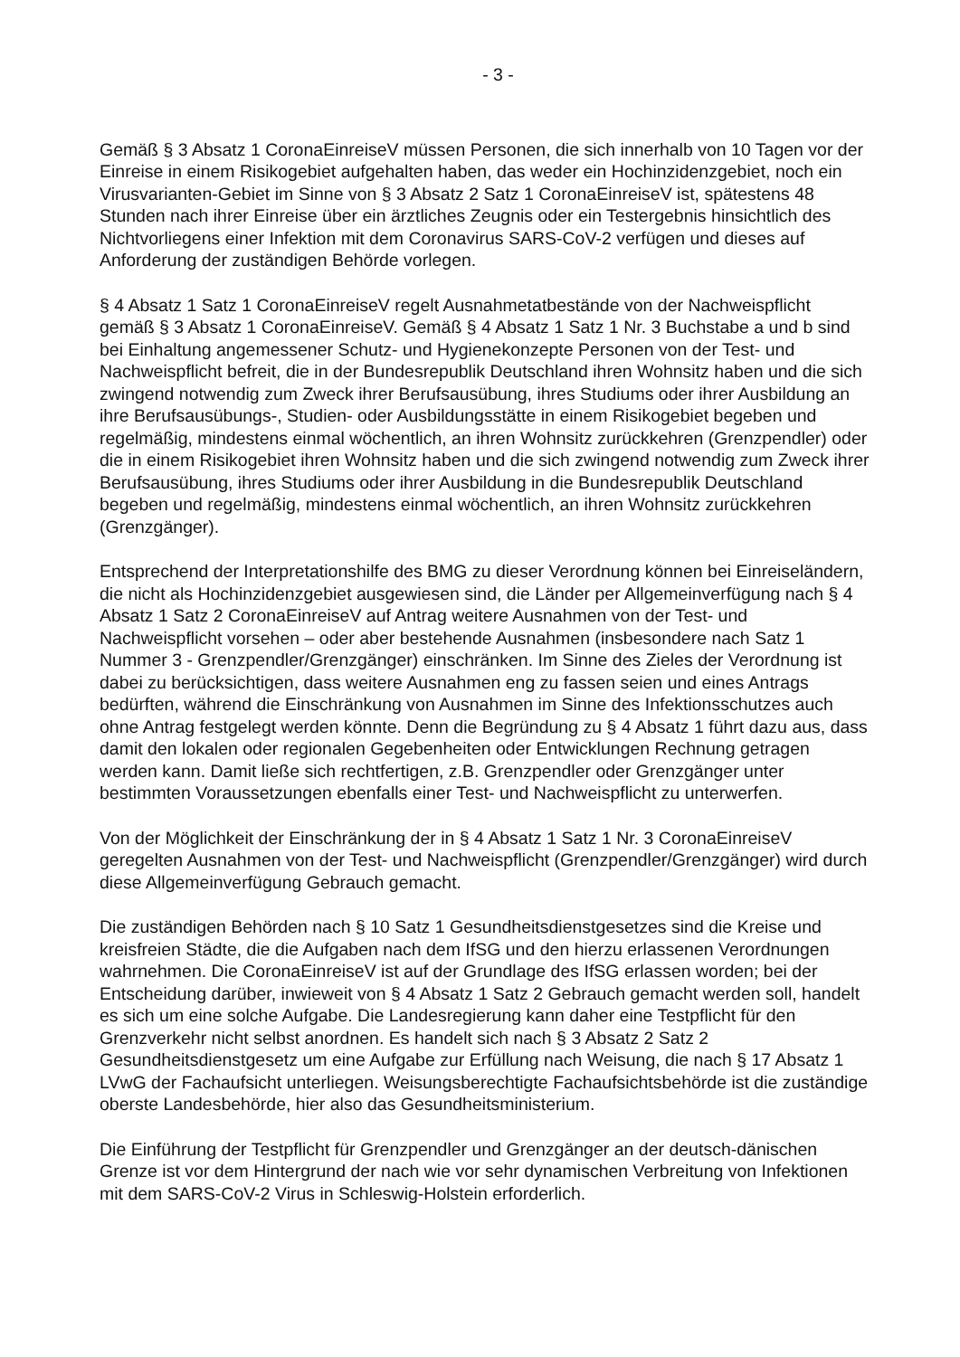- 3 -
Gemäß § 3 Absatz 1 CoronaEinreiseV müssen Personen, die sich innerhalb von 10 Tagen vor der Einreise in einem Risikogebiet aufgehalten haben, das weder ein Hochinzidenzgebiet, noch ein Virusvarianten-Gebiet im Sinne von § 3 Absatz 2 Satz 1 CoronaEinreiseV ist, spätestens 48 Stunden nach ihrer Einreise über ein ärztliches Zeugnis oder ein Testergebnis hinsichtlich des Nichtvorliegens einer Infektion mit dem Coronavirus SARS-CoV-2 verfügen und dieses auf Anforderung der zuständigen Behörde vorlegen.
§ 4 Absatz 1 Satz 1 CoronaEinreiseV regelt Ausnahmetatbestände von der Nachweispflicht gemäß § 3 Absatz 1 CoronaEinreiseV. Gemäß § 4 Absatz 1 Satz 1 Nr. 3 Buchstabe a und b sind bei Einhaltung angemessener Schutz- und Hygienekonzepte Personen von der Test- und Nachweispflicht befreit, die in der Bundesrepublik Deutschland ihren Wohnsitz haben und die sich zwingend notwendig zum Zweck ihrer Berufsausübung, ihres Studiums oder ihrer Ausbildung an ihre Berufsausübungs-, Studien- oder Ausbildungsstätte in einem Risikogebiet begeben und regelmäßig, mindestens einmal wöchentlich, an ihren Wohnsitz zurückkehren (Grenzpendler) oder die in einem Risikogebiet ihren Wohnsitz haben und die sich zwingend notwendig zum Zweck ihrer Berufsausübung, ihres Studiums oder ihrer Ausbildung in die Bundesrepublik Deutschland begeben und regelmäßig, mindestens einmal wöchentlich, an ihren Wohnsitz zurückkehren (Grenzgänger).
Entsprechend der Interpretationshilfe des BMG zu dieser Verordnung können bei Einreiseländern, die nicht als Hochinzidenzgebiet ausgewiesen sind, die Länder per Allgemeinverfügung nach § 4 Absatz 1 Satz 2 CoronaEinreiseV auf Antrag weitere Ausnahmen von der Test- und Nachweispflicht vorsehen – oder aber bestehende Ausnahmen (insbesondere nach Satz 1 Nummer 3 - Grenzpendler/Grenzgänger) einschränken. Im Sinne des Zieles der Verordnung ist dabei zu berücksichtigen, dass weitere Ausnahmen eng zu fassen seien und eines Antrags bedürften, während die Einschränkung von Ausnahmen im Sinne des Infektionsschutzes auch ohne Antrag festgelegt werden könnte. Denn die Begründung zu § 4 Absatz 1 führt dazu aus, dass damit den lokalen oder regionalen Gegebenheiten oder Entwicklungen Rechnung getragen werden kann. Damit ließe sich rechtfertigen, z.B. Grenzpendler oder Grenzgänger unter bestimmten Voraussetzungen ebenfalls einer Test- und Nachweispflicht zu unterwerfen.
Von der Möglichkeit der Einschränkung der in § 4 Absatz 1 Satz 1 Nr. 3 CoronaEinreiseV geregelten Ausnahmen von der Test- und Nachweispflicht (Grenzpendler/Grenzgänger) wird durch diese Allgemeinverfügung Gebrauch gemacht.
Die zuständigen Behörden nach § 10 Satz 1 Gesundheitsdienstgesetzes sind die Kreise und kreisfreien Städte, die die Aufgaben nach dem IfSG und den hierzu erlassenen Verordnungen wahrnehmen. Die CoronaEinreiseV ist auf der Grundlage des IfSG erlassen worden; bei der Entscheidung darüber, inwieweit von § 4 Absatz 1 Satz 2 Gebrauch gemacht werden soll, handelt es sich um eine solche Aufgabe. Die Landesregierung kann daher eine Testpflicht für den Grenzverkehr nicht selbst anordnen. Es handelt sich nach § 3 Absatz 2 Satz 2 Gesundheitsdienstgesetz um eine Aufgabe zur Erfüllung nach Weisung, die nach § 17 Absatz 1 LVwG der Fachaufsicht unterliegen. Weisungsberechtigte Fachaufsichtsbehörde ist die zuständige oberste Landesbehörde, hier also das Gesundheitsministerium.
Die Einführung der Testpflicht für Grenzpendler und Grenzgänger an der deutsch-dänischen Grenze ist vor dem Hintergrund der nach wie vor sehr dynamischen Verbreitung von Infektionen mit dem SARS-CoV-2 Virus in Schleswig-Holstein erforderlich.